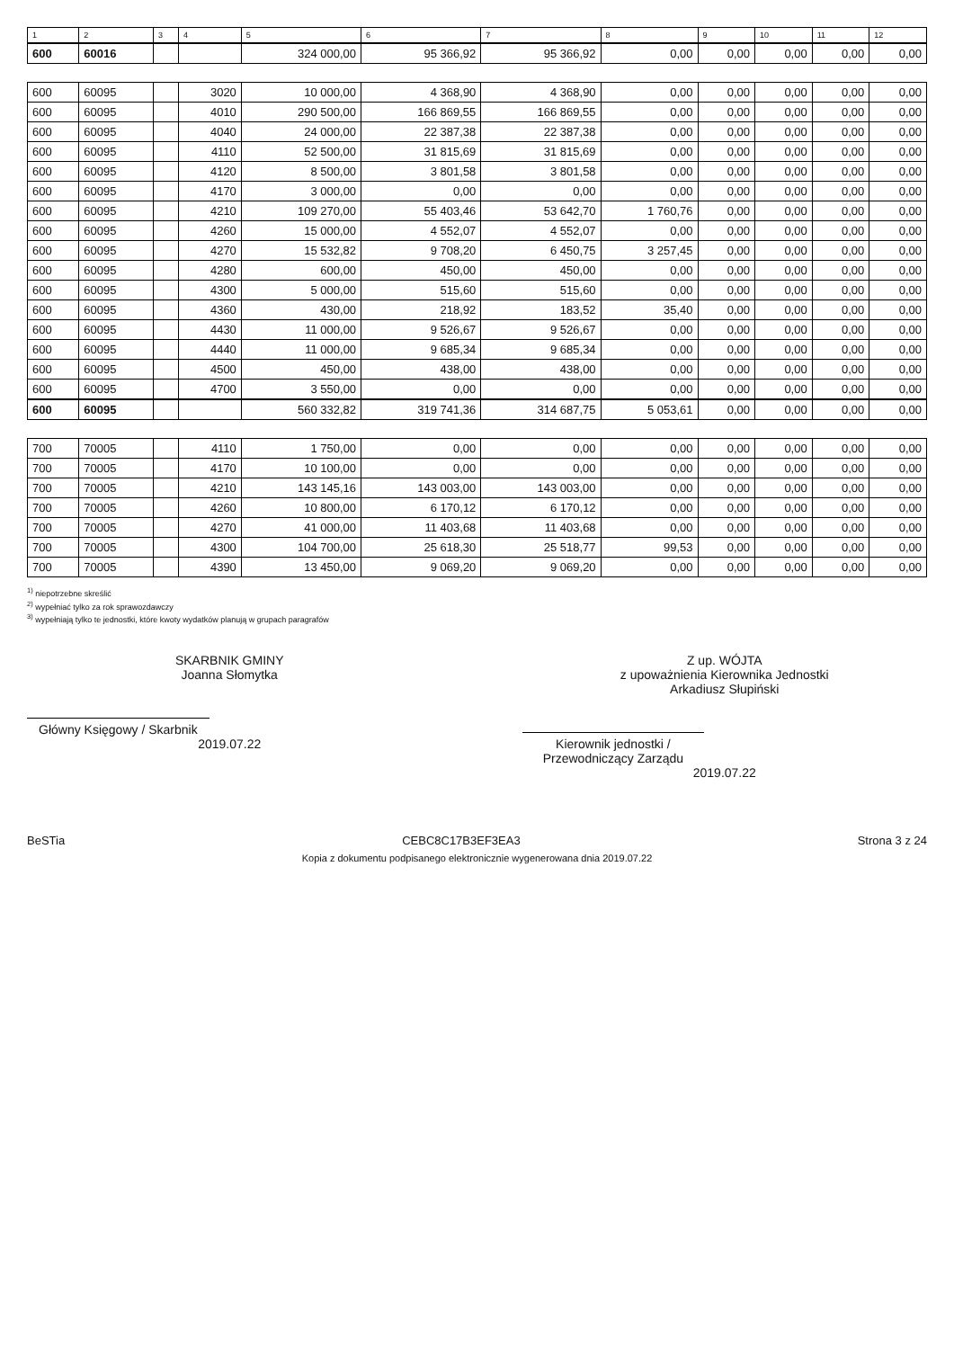| 1 | 2 | 3 | 4 | 5 | 6 | 7 | 8 | 9 | 10 | 11 | 12 |
| --- | --- | --- | --- | --- | --- | --- | --- | --- | --- | --- | --- |
| 600 | 60016 | | | 324 000,00 | 95 366,92 | 95 366,92 | 0,00 | 0,00 | 0,00 | 0,00 | 0,00 |
| 600 | 60095 | | 3020 | 10 000,00 | 4 368,90 | 4 368,90 | 0,00 | 0,00 | 0,00 | 0,00 | 0,00 |
| 600 | 60095 | | 4010 | 290 500,00 | 166 869,55 | 166 869,55 | 0,00 | 0,00 | 0,00 | 0,00 | 0,00 |
| 600 | 60095 | | 4040 | 24 000,00 | 22 387,38 | 22 387,38 | 0,00 | 0,00 | 0,00 | 0,00 | 0,00 |
| 600 | 60095 | | 4110 | 52 500,00 | 31 815,69 | 31 815,69 | 0,00 | 0,00 | 0,00 | 0,00 | 0,00 |
| 600 | 60095 | | 4120 | 8 500,00 | 3 801,58 | 3 801,58 | 0,00 | 0,00 | 0,00 | 0,00 | 0,00 |
| 600 | 60095 | | 4170 | 3 000,00 | 0,00 | 0,00 | 0,00 | 0,00 | 0,00 | 0,00 | 0,00 |
| 600 | 60095 | | 4210 | 109 270,00 | 55 403,46 | 53 642,70 | 1 760,76 | 0,00 | 0,00 | 0,00 | 0,00 |
| 600 | 60095 | | 4260 | 15 000,00 | 4 552,07 | 4 552,07 | 0,00 | 0,00 | 0,00 | 0,00 | 0,00 |
| 600 | 60095 | | 4270 | 15 532,82 | 9 708,20 | 6 450,75 | 3 257,45 | 0,00 | 0,00 | 0,00 | 0,00 |
| 600 | 60095 | | 4280 | 600,00 | 450,00 | 450,00 | 0,00 | 0,00 | 0,00 | 0,00 | 0,00 |
| 600 | 60095 | | 4300 | 5 000,00 | 515,60 | 515,60 | 0,00 | 0,00 | 0,00 | 0,00 | 0,00 |
| 600 | 60095 | | 4360 | 430,00 | 218,92 | 183,52 | 35,40 | 0,00 | 0,00 | 0,00 | 0,00 |
| 600 | 60095 | | 4430 | 11 000,00 | 9 526,67 | 9 526,67 | 0,00 | 0,00 | 0,00 | 0,00 | 0,00 |
| 600 | 60095 | | 4440 | 11 000,00 | 9 685,34 | 9 685,34 | 0,00 | 0,00 | 0,00 | 0,00 | 0,00 |
| 600 | 60095 | | 4500 | 450,00 | 438,00 | 438,00 | 0,00 | 0,00 | 0,00 | 0,00 | 0,00 |
| 600 | 60095 | | 4700 | 3 550,00 | 0,00 | 0,00 | 0,00 | 0,00 | 0,00 | 0,00 | 0,00 |
| 600 | 60095 | | | 560 332,82 | 319 741,36 | 314 687,75 | 5 053,61 | 0,00 | 0,00 | 0,00 | 0,00 |
| 700 | 70005 | | 4110 | 1 750,00 | 0,00 | 0,00 | 0,00 | 0,00 | 0,00 | 0,00 | 0,00 |
| 700 | 70005 | | 4170 | 10 100,00 | 0,00 | 0,00 | 0,00 | 0,00 | 0,00 | 0,00 | 0,00 |
| 700 | 70005 | | 4210 | 143 145,16 | 143 003,00 | 143 003,00 | 0,00 | 0,00 | 0,00 | 0,00 | 0,00 |
| 700 | 70005 | | 4260 | 10 800,00 | 6 170,12 | 6 170,12 | 0,00 | 0,00 | 0,00 | 0,00 | 0,00 |
| 700 | 70005 | | 4270 | 41 000,00 | 11 403,68 | 11 403,68 | 0,00 | 0,00 | 0,00 | 0,00 | 0,00 |
| 700 | 70005 | | 4300 | 104 700,00 | 25 618,30 | 25 518,77 | 99,53 | 0,00 | 0,00 | 0,00 | 0,00 |
| 700 | 70005 | | 4390 | 13 450,00 | 9 069,20 | 9 069,20 | 0,00 | 0,00 | 0,00 | 0,00 | 0,00 |
<sup>1)</sup> niepotrzebne skreślić
<sup>2)</sup> wypełniać tylko za rok sprawozdawczy
<sup>3)</sup> wypełniają tylko te jednostki, które kwoty wydatków planują w grupach paragrafów
SKARBNIK GMINY
Joanna Słomytka
Główny Księgowy / Skarbnik
2019.07.22
Z up. WÓJTA
z upoważnienia Kierownika Jednostki
Arkadiusz Słupiński
Kierownik jednostki / Przewodniczący Zarządu
2019.07.22
BeSTia CEBC8C17B3EF3EA3 Strona 3 z 24
Kopia z dokumentu podpisanego elektronicznie wygenerowana dnia 2019.07.22